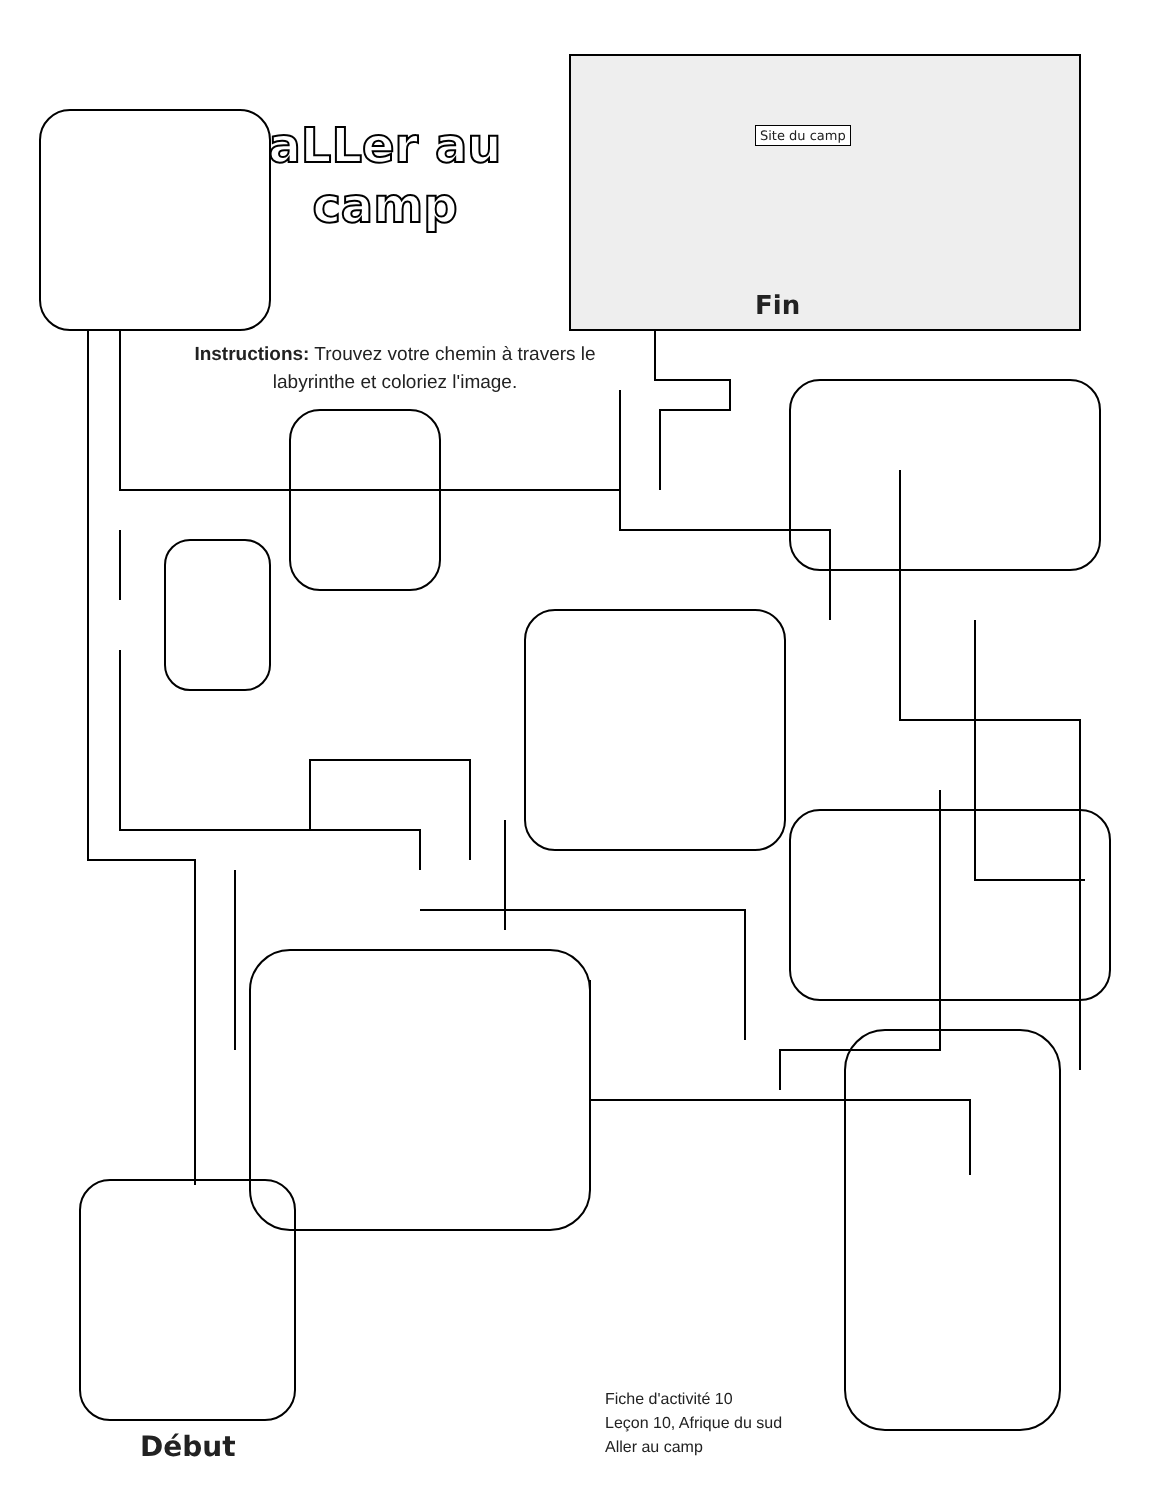aLLer au
camp
Site du camp
Fin
Instructions: Trouvez votre chemin à travers le labyrinthe et coloriez l'image.
Fiche d'activité 10
Leçon 10, Afrique du sud
Aller au camp
Début